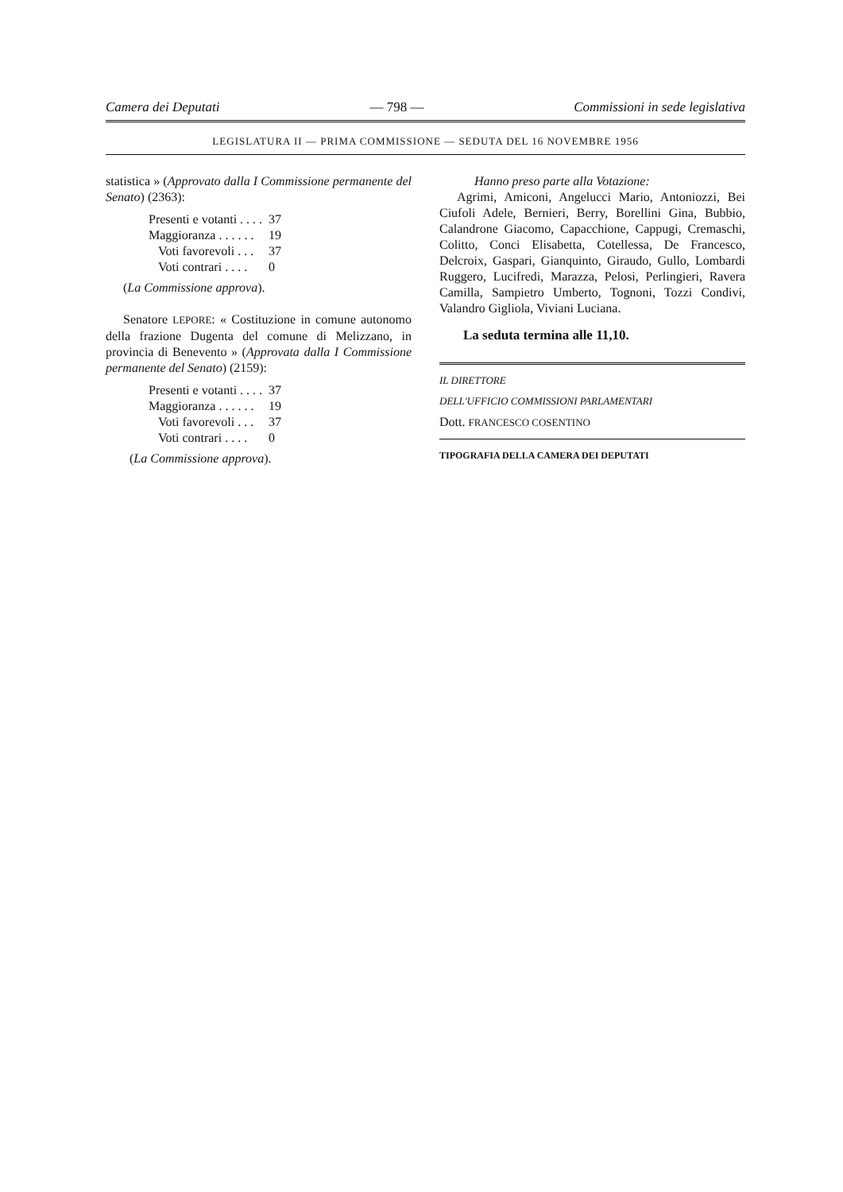Camera dei Deputati — 798 — Commissioni in sede legislativa
LEGISLATURA II — PRIMA COMMISSIONE — SEDUTA DEL 16 NOVEMBRE 1956
statistica » (Approvato dalla I Commissione permanente del Senato) (2363):
| Presenti e votanti . . . . | 37 |
| Maggioranza . . . . . . | 19 |
| Voti favorevoli . . . | 37 |
| Voti contrari . . . . | 0 |
(La Commissione approva).
Senatore LEPORE: « Costituzione in comune autonomo della frazione Dugenta del comune di Melizzano, in provincia di Benevento » (Approvata dalla I Commissione permanente del Senato) (2159):
| Presenti e votanti . . . . | 37 |
| Maggioranza . . . . . . | 19 |
| Voti favorevoli . . . | 37 |
| Voti contrari . . . . | 0 |
(La Commissione approva).
Hanno preso parte alla Votazione:
Agrimi, Amiconi, Angelucci Mario, Antoniozzi, Bei Ciufoli Adele, Bernieri, Berry, Borellini Gina, Bubbio, Calandrone Giacomo, Capacchione, Cappugi, Cremaschi, Colitto, Conci Elisabetta, Cotellessa, De Francesco, Delcroix, Gaspari, Gianquinto, Giraudo, Gullo, Lombardi Ruggero, Lucifredi, Marazza, Pelosi, Perlingieri, Ravera Camilla, Sampietro Umberto, Tognoni, Tozzi Condivi, Valandro Gigliola, Viviani Luciana.
La seduta termina alle 11,10.
IL DIRETTORE
DELL'UFFICIO COMMISSIONI PARLAMENTARI
Dott. FRANCESCO COSENTINO
TIPOGRAFIA DELLA CAMERA DEI DEPUTATI